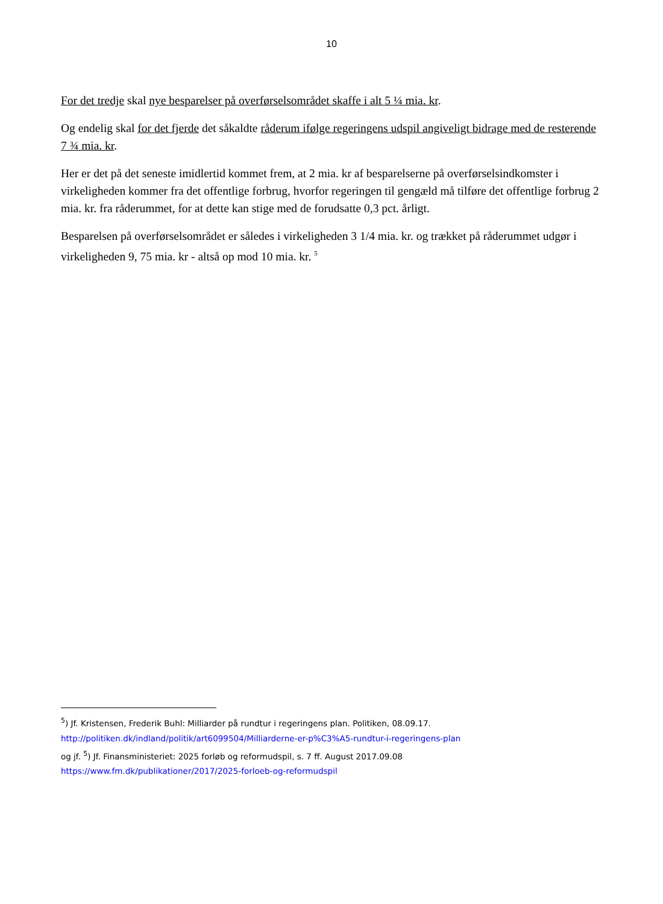10
For det tredje skal nye besparelser på overførselsområdet skaffe i alt 5 ¼ mia. kr.
Og endelig skal for det fjerde det såkaldte råderum ifølge regeringens udspil angiveligt bidrage med de resterende 7 ¾ mia. kr.
Her er det på det seneste imidlertid kommet frem, at 2 mia. kr af besparelserne på overførselsindkomster i virkeligheden kommer fra det offentlige forbrug, hvorfor regeringen til gengæld må tilføre det offentlige forbrug 2 mia. kr. fra råderummet, for at dette kan stige med de forudsatte 0,3 pct. årligt.
Besparelsen på overførselsområdet er således i virkeligheden 3 1/4 mia. kr. og trækket på råderummet udgør i virkeligheden 9, 75 mia. kr - altså op mod 10 mia. kr. <sup>5</sup>
<sup>5</sup>) Jf. Kristensen, Frederik Buhl: Milliarder på rundtur i regeringens plan. Politiken, 08.09.17.
http://politiken.dk/indland/politik/art6099504/Milliarderne-er-p%C3%A5-rundtur-i-regeringens-plan
og jf. <sup>5</sup>) Jf. Finansministeriet: 2025 forløb og reformudspil, s. 7 ff. August 2017.09.08
https://www.fm.dk/publikationer/2017/2025-forloeb-og-reformudspil